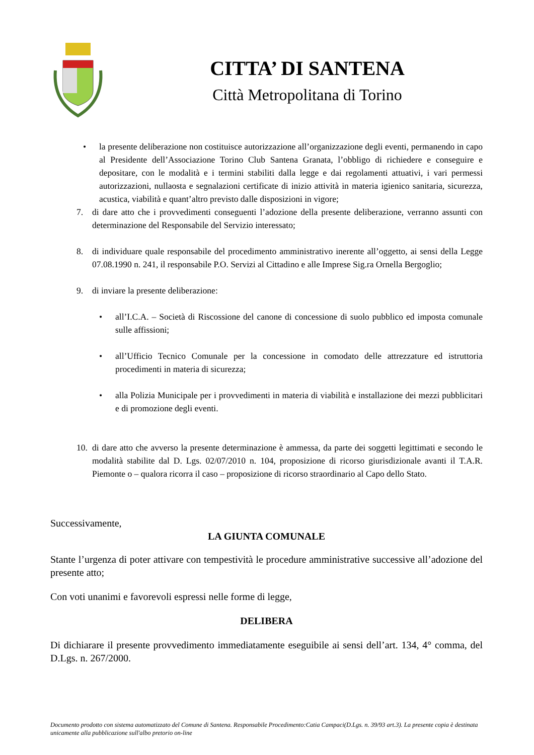CITTA’ DI SANTENA
Città Metropolitana di Torino
• la presente deliberazione non costituisce autorizzazione all’organizzazione degli eventi, permanendo in capo al Presidente dell’Associazione Torino Club Santena Granata, l’obbligo di richiedere e conseguire e depositare, con le modalità e i termini stabiliti dalla legge e dai regolamenti attuativi, i vari permessi autorizzazioni, nullaosta e segnalazioni certificate di inizio attività in materia igienico sanitaria, sicurezza, acustica, viabilità e quant’altro previsto dalle disposizioni in vigore;
7. di dare atto che i provvedimenti conseguenti l’adozione della presente deliberazione, verranno assunti con determinazione del Responsabile del Servizio interessato;
8. di individuare quale responsabile del procedimento amministrativo inerente all’oggetto, ai sensi della Legge 07.08.1990 n. 241, il responsabile P.O. Servizi al Cittadino e alle Imprese Sig.ra Ornella Bergoglio;
9. di inviare la presente deliberazione:
• all’I.C.A. – Società di Riscossione del canone di concessione di suolo pubblico ed imposta comunale sulle affissioni;
• all’Ufficio Tecnico Comunale per la concessione in comodato delle attrezzature ed istruttoria procedimenti in materia di sicurezza;
• alla Polizia Municipale per i provvedimenti in materia di viabilità e installazione dei mezzi pubblicitari e di promozione degli eventi.
10. di dare atto che avverso la presente determinazione è ammessa, da parte dei soggetti legittimati e secondo le modalità stabilite dal D. Lgs. 02/07/2010 n. 104, proposizione di ricorso giurisdizionale avanti il T.A.R. Piemonte o – qualora ricorra il caso – proposizione di ricorso straordinario al Capo dello Stato.
Successivamente,
LA GIUNTA COMUNALE
Stante l’urgenza di poter attivare con tempestività le procedure amministrative successive all’adozione del presente atto;
Con voti unanimi e favorevoli espressi nelle forme di legge,
DELIBERA
Di dichiarare il presente provvedimento immediatamente eseguibile ai sensi dell’art. 134, 4° comma, del D.Lgs. n. 267/2000.
Documento prodotto con sistema automatizzato del Comune di Santena. Responsabile Procedimento:Catia Campaci(D.Lgs. n. 39/93 art.3). La presente copia è destinata unicamente alla pubblicazione sull'albo pretorio on-line